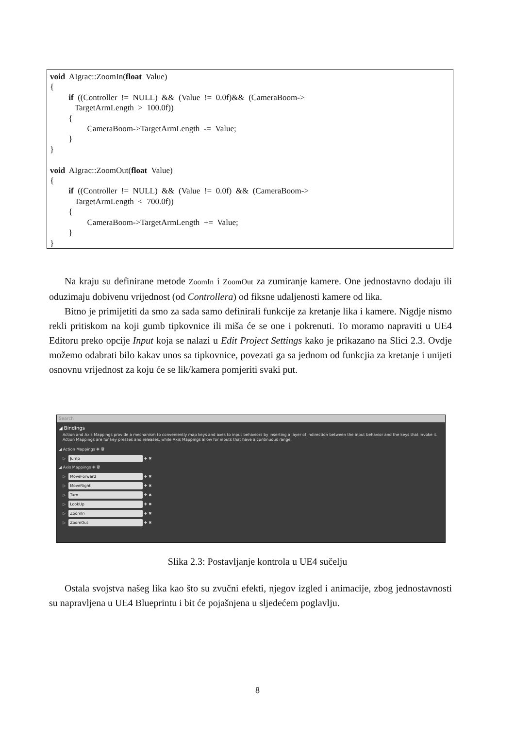void AIgrac::ZoomIn(float Value) { if ((Controller != NULL) && (Value != 0.0f)&& (CameraBoom-> TargetArmLength > 100.0f)) { CameraBoom->TargetArmLength -= Value; } } void AIgrac::ZoomOut(float Value) { if ((Controller != NULL) && (Value != 0.0f) && (CameraBoom-> TargetArmLength < 700.0f)) { CameraBoom->TargetArmLength += Value; } }
Na kraju su definirane metode ZoomIn i ZoomOut za zumiranje kamere. One jednostavno dodaju ili oduzimaju dobivenu vrijednost (od Controllera) od fiksne udaljenosti kamere od lika.
Bitno je primijetiti da smo za sada samo definirali funkcije za kretanje lika i kamere. Nigdje nismo rekli pritiskom na koji gumb tipkovnice ili miša će se one i pokrenuti. To moramo napraviti u UE4 Editoru preko opcije Input koja se nalazi u Edit Project Settings kako je prikazano na Slici 2.3. Ovdje možemo odabrati bilo kakav unos sa tipkovnice, povezati ga sa jednom od funkcjia za kretanje i unijeti osnovnu vrijednost za koju će se lik/kamera pomjeriti svaki put.
Search
◢ Bindings
Action and Axis Mappings provide a mechanism to conveniently map keys and axes to input behaviors by inserting a layer of indirection between the input behavior and the keys that invoke it.
Action Mappings are for key presses and releases, while Axis Mappings allow for inputs that have a continuous range.
◢ Action Mappings ✚ 🗑
▷ Jump ✚ ✖
◢ Axis Mappings ✚ 🗑
▷ MoveForward ✚ ✖
▷ MoveRight ✚ ✖
▷ Turn ✚ ✖
▷ LookUp ✚ ✖
▷ ZoomIn ✚ ✖
▷ ZoomOut ✚ ✖
Slika 2.3: Postavljanje kontrola u UE4 sučelju
Ostala svojstva našeg lika kao što su zvučni efekti, njegov izgled i animacije, zbog jednostavnosti su napravljena u UE4 Blueprintu i bit će pojašnjena u sljedećem poglavlju.
8